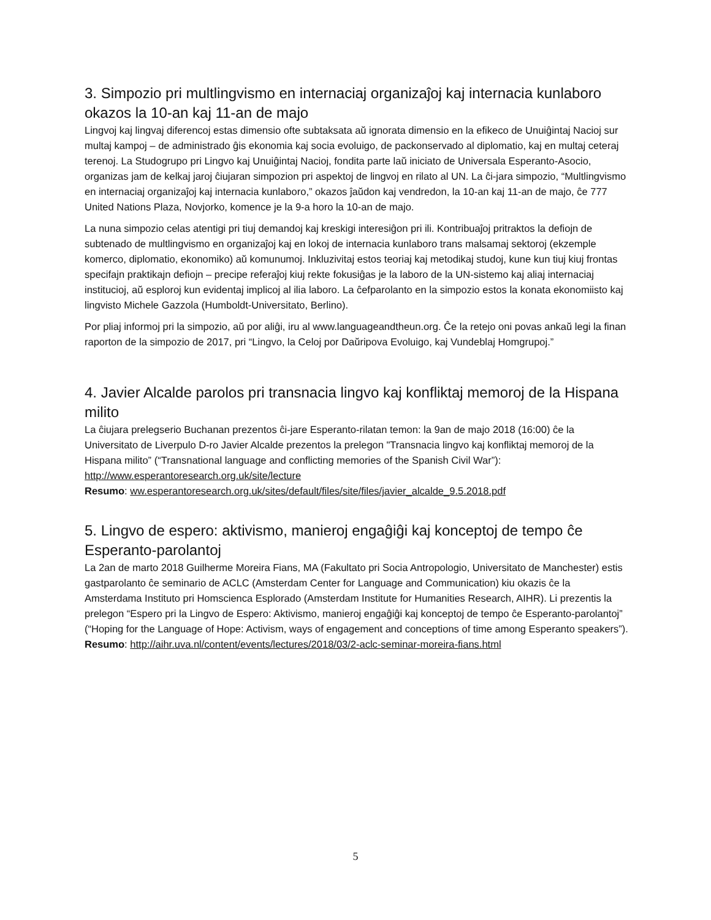3. Simpozio pri multlingvismo en internaciaj organizaĵoj kaj internacia kunlaboro okazos la 10-an kaj 11-an de majo
Lingvoj kaj lingvaj diferencoj estas dimensio ofte subtaksata aŭ ignorata dimensio en la efikeco de Unuiĝintaj Nacioj sur multaj kampoj – de administrado ĝis ekonomia kaj socia evoluigo, de packonservado al diplomatio, kaj en multaj ceteraj terenoj. La Studogrupo pri Lingvo kaj Unuiĝintaj Nacioj, fondita parte laŭ iniciato de Universala Esperanto-Asocio, organizas jam de kelkaj jaroj ĉiujaran simpozion pri aspektoj de lingvoj en rilato al UN. La ĉi-jara simpozio, “Multlingvismo en internaciaj organizaĵoj kaj internacia kunlaboro,” okazos ĵaŭdon kaj vendredon, la 10-an kaj 11-an de majo, ĉe 777 United Nations Plaza, Novjorko, komence je la 9-a horo la 10-an de majo.
La nuna simpozio celas atentigi pri tiuj demandoj kaj kreskigi interesiĝon pri ili. Kontribuaĵoj pritraktos la defiojn de subtenado de multlingvismo en organizaĵoj kaj en lokoj de internacia kunlaboro trans malsamaj sektoroj (ekzemple komerco, diplomatio, ekonomiko) aŭ komunumoj. Inkluzivitaj estos teoriaj kaj metodikaj studoj, kune kun tiuj kiuj frontas specifajn praktikajn defiojn – precipe referaĵoj kiuj rekte fokusiĝas je la laboro de la UN-sistemo kaj aliaj internaciaj institucioj, aŭ esploroj kun evidentaj implicoj al ilia laboro. La ĉefparolanto en la simpozio estos la konata ekonomiisto kaj lingvisto Michele Gazzola (Humboldt-Universitato, Berlino).
Por pliaj informoj pri la simpozio, aŭ por aliĝi, iru al www.languageandtheun.org. Ĉe la retejo oni povas ankaŭ legi la finan raporton de la simpozio de 2017, pri “Lingvo, la Celoj por Daŭripova Evoluigo, kaj Vundeblaj Homgrupoj.”
4. Javier Alcalde parolos pri transnacia lingvo kaj konfliktaj memoroj de la Hispana milito
La ĉiujara prelegserio Buchanan prezentos ĉi-jare Esperanto-rilatan temon: la 9an de majo 2018 (16:00) ĉe la Universitato de Liverpulo D-ro Javier Alcalde prezentos la prelegon "Transnacia lingvo kaj konfliktaj memoroj de la Hispana milito” (“Transnational language and conflicting memories of the Spanish Civil War”): http://www.esperantoresearch.org.uk/site/lecture
Resumo: ww.esperantoresearch.org.uk/sites/default/files/site/files/javier_alcalde_9.5.2018.pdf
5. Lingvo de espero: aktivismo, manieroj engaĝiĝi kaj konceptoj de tempo ĉe Esperanto-parolantoj
La 2an de marto 2018 Guilherme Moreira Fians, MA (Fakultato pri Socia Antropologio, Universitato de Manchester) estis gastparolanto ĉe seminario de ACLC (Amsterdam Center for Language and Communication) kiu okazis ĉe la Amsterdama Instituto pri Homscienca Esplorado (Amsterdam Institute for Humanities Research, AIHR). Li prezentis la prelegon “Espero pri la Lingvo de Espero: Aktivismo, manieroj engaĝiĝi kaj konceptoj de tempo ĉe Esperanto-parolantoj” (“Hoping for the Language of Hope: Activism, ways of engagement and conceptions of time among Esperanto speakers”).
Resumo: http://aihr.uva.nl/content/events/lectures/2018/03/2-aclc-seminar-moreira-fians.html
5